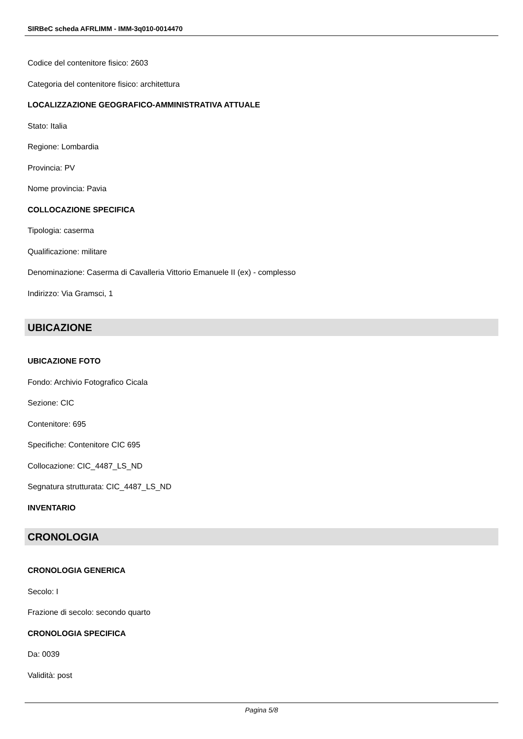SIRBeC scheda AFRLIMM - IMM-3q010-0014470
Codice del contenitore fisico: 2603
Categoria del contenitore fisico: architettura
LOCALIZZAZIONE GEOGRAFICO-AMMINISTRATIVA ATTUALE
Stato: Italia
Regione: Lombardia
Provincia: PV
Nome provincia: Pavia
COLLOCAZIONE SPECIFICA
Tipologia: caserma
Qualificazione: militare
Denominazione: Caserma di Cavalleria Vittorio Emanuele II (ex) - complesso
Indirizzo: Via Gramsci, 1
UBICAZIONE
UBICAZIONE FOTO
Fondo: Archivio Fotografico Cicala
Sezione: CIC
Contenitore: 695
Specifiche: Contenitore CIC 695
Collocazione: CIC_4487_LS_ND
Segnatura strutturata: CIC_4487_LS_ND
INVENTARIO
CRONOLOGIA
CRONOLOGIA GENERICA
Secolo: I
Frazione di secolo: secondo quarto
CRONOLOGIA SPECIFICA
Da: 0039
Validità: post
Pagina 5/8